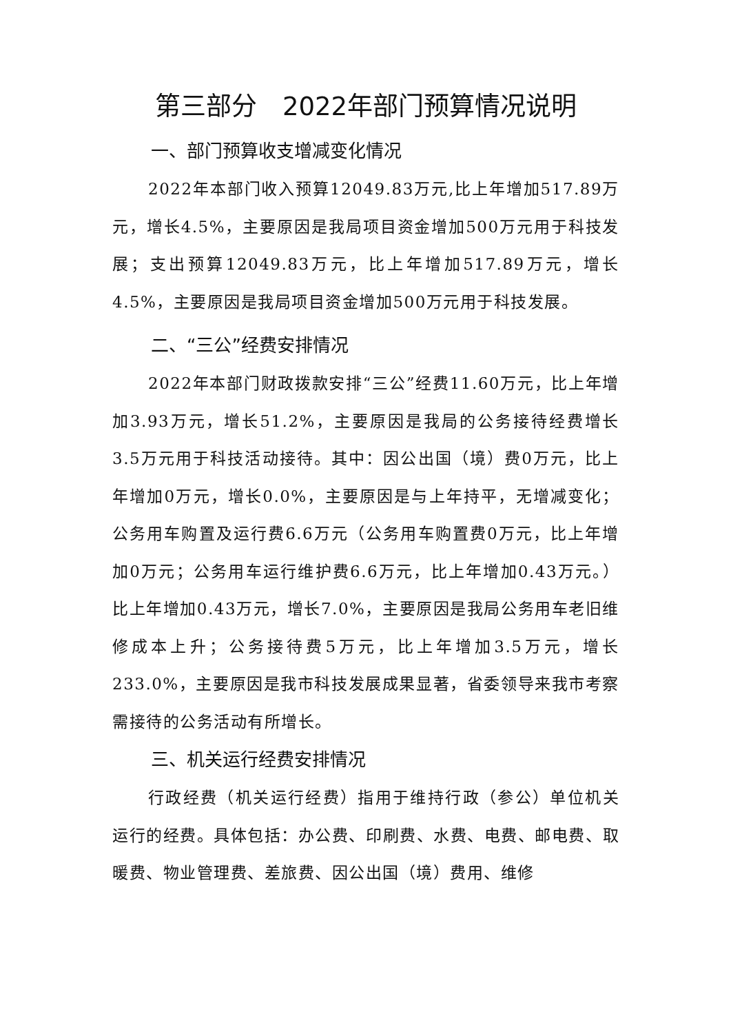第三部分　2022年部门预算情况说明
一、部门预算收支增减变化情况
2022年本部门收入预算12049.83万元,比上年增加517.89万元，增长4.5%，主要原因是我局项目资金增加500万元用于科技发展；支出预算12049.83万元，比上年增加517.89万元，增长4.5%，主要原因是我局项目资金增加500万元用于科技发展。
二、“三公”经费安排情况
2022年本部门财政拨款安排“三公”经费11.60万元，比上年增加3.93万元，增长51.2%，主要原因是我局的公务接待经费增长3.5万元用于科技活动接待。其中：因公出国（境）费0万元，比上年增加0万元，增长0.0%，主要原因是与上年持平，无增减变化；公务用车购置及运行费6.6万元（公务用车购置费0万元，比上年增加0万元；公务用车运行维护费6.6万元，比上年增加0.43万元。）比上年增加0.43万元，增长7.0%，主要原因是我局公务用车老旧维修成本上升；公务接待费5万元，比上年增加3.5万元，增长233.0%，主要原因是我市科技发展成果显著，省委领导来我市考察需接待的公务活动有所增长。
三、机关运行经费安排情况
行政经费（机关运行经费）指用于维持行政（参公）单位机关运行的经费。具体包括：办公费、印刷费、水费、电费、邮电费、取暖费、物业管理费、差旅费、因公出国（境）费用、维修